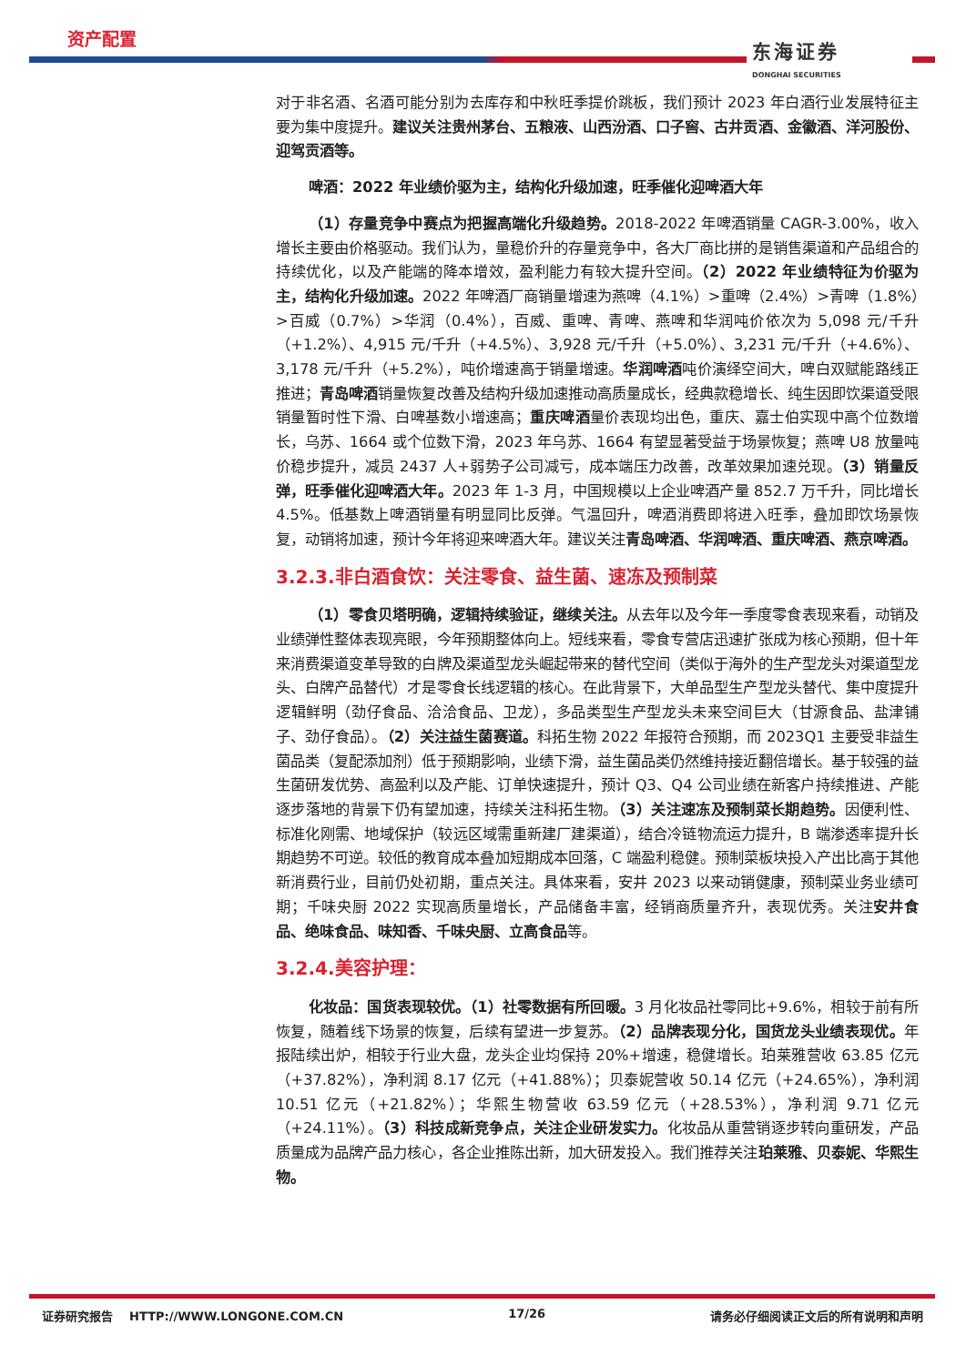资产配置
东海证券
DONGHAI SECURITIES
对于非名酒、名酒可能分别为去库存和中秋旺季提价跳板，我们预计 2023 年白酒行业发展特征主要为集中度提升。建议关注贵州茅台、五粮液、山西汾酒、口子窖、古井贡酒、金徽酒、洋河股份、迎驾贡酒等。
啤酒：2022 年业绩价驱为主，结构化升级加速，旺季催化迎啤酒大年
（1）存量竞争中赛点为把握高端化升级趋势。2018-2022 年啤酒销量 CAGR-3.00%，收入增长主要由价格驱动。我们认为，量稳价升的存量竞争中，各大厂商比拼的是销售渠道和产品组合的持续优化，以及产能端的降本增效，盈利能力有较大提升空间。（2）2022 年业绩特征为价驱为主，结构化升级加速。2022 年啤酒厂商销量增速为燕啤（4.1%）>重啤（2.4%）>青啤（1.8%）>百威（0.7%）>华润（0.4%），百威、重啤、青啤、燕啤和华润吨价依次为 5,098 元/千升（+1.2%）、4,915 元/千升（+4.5%）、3,928 元/千升（+5.0%）、3,231 元/千升（+4.6%）、3,178 元/千升（+5.2%），吨价增速高于销量增速。华润啤酒吨价演绎空间大，啤白双赋能路线正推进；青岛啤酒销量恢复改善及结构升级加速推动高质量成长，经典款稳增长、纯生因即饮渠道受限销量暂时性下滑、白啤基数小增速高；重庆啤酒量价表现均出色，重庆、嘉士伯实现中高个位数增长，乌苏、1664 或个位数下滑，2023 年乌苏、1664 有望显著受益于场景恢复；燕啤 U8 放量吨价稳步提升，减员 2437 人+弱势子公司减亏，成本端压力改善，改革效果加速兑现。（3）销量反弹，旺季催化迎啤酒大年。2023 年 1-3 月，中国规模以上企业啤酒产量 852.7 万千升，同比增长 4.5%。低基数上啤酒销量有明显同比反弹。气温回升，啤酒消费即将进入旺季，叠加即饮场景恢复，动销将加速，预计今年将迎来啤酒大年。建议关注青岛啤酒、华润啤酒、重庆啤酒、燕京啤酒。
3.2.3.非白酒食饮：关注零食、益生菌、速冻及预制菜
（1）零食贝塔明确，逻辑持续验证，继续关注。从去年以及今年一季度零食表现来看，动销及业绩弹性整体表现亮眼，今年预期整体向上。短线来看，零食专营店迅速扩张成为核心预期，但十年来消费渠道变革导致的白牌及渠道型龙头崛起带来的替代空间（类似于海外的生产型龙头对渠道型龙头、白牌产品替代）才是零食长线逻辑的核心。在此背景下，大单品型生产型龙头替代、集中度提升逻辑鲜明（劲仔食品、洽洽食品、卫龙），多品类型生产型龙头未来空间巨大（甘源食品、盐津铺子、劲仔食品）。（2）关注益生菌赛道。科拓生物 2022 年报符合预期，而 2023Q1 主要受非益生菌品类（复配添加剂）低于预期影响，业绩下滑，益生菌品类仍然维持接近翻倍增长。基于较强的益生菌研发优势、高盈利以及产能、订单快速提升，预计 Q3、Q4 公司业绩在新客户持续推进、产能逐步落地的背景下仍有望加速，持续关注科拓生物。（3）关注速冻及预制菜长期趋势。因便利性、标准化刚需、地域保护（较远区域需重新建厂建渠道），结合冷链物流运力提升，B 端渗透率提升长期趋势不可逆。较低的教育成本叠加短期成本回落，C 端盈利稳健。预制菜板块投入产出比高于其他新消费行业，目前仍处初期，重点关注。具体来看，安井 2023 以来动销健康，预制菜业务业绩可期；千味央厨 2022 实现高质量增长，产品储备丰富，经销商质量齐升，表现优秀。关注安井食品、绝味食品、味知香、千味央厨、立高食品等。
3.2.4.美容护理：
化妆品：国货表现较优。（1）社零数据有所回暖。3 月化妆品社零同比+9.6%，相较于前有所恢复，随着线下场景的恢复，后续有望进一步复苏。（2）品牌表现分化，国货龙头业绩表现优。年报陆续出炉，相较于行业大盘，龙头企业均保持 20%+增速，稳健增长。珀莱雅营收 63.85 亿元（+37.82%），净利润 8.17 亿元（+41.88%）；贝泰妮营收 50.14 亿元（+24.65%），净利润 10.51 亿元（+21.82%）；华熙生物营收 63.59 亿元（+28.53%），净利润 9.71 亿元（+24.11%）。（3）科技成新竞争点，关注企业研发实力。化妆品从重营销逐步转向重研发，产品质量成为品牌产品力核心，各企业推陈出新，加大研发投入。我们推荐关注珀莱雅、贝泰妮、华熙生物。
证券研究报告 HTTP://WWW.LONGONE.COM.CN 17/26 请务必仔细阅读正文后的所有说明和声明